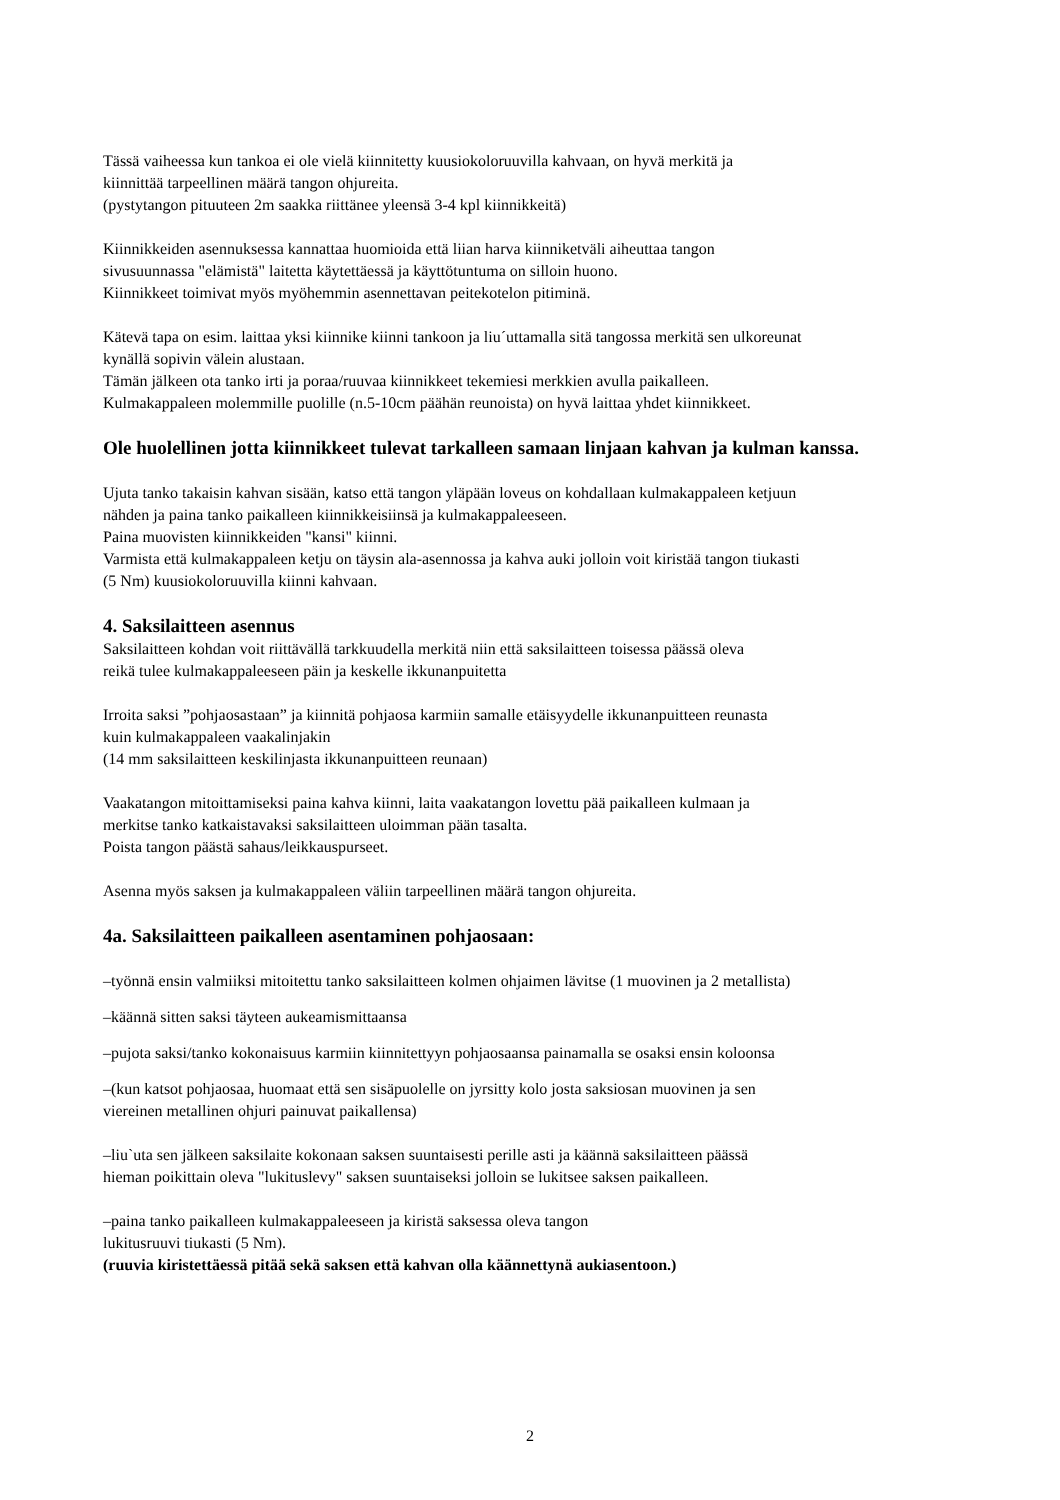Tässä vaiheessa kun tankoa ei ole vielä kiinnitetty kuusiokoloruuvilla kahvaan, on hyvä merkitä ja
kiinnittää tarpeellinen määrä tangon ohjureita.
(pystytangon pituuteen 2m saakka riittänee yleensä 3-4 kpl kiinnikkeitä)
Kiinnikkeiden asennuksessa kannattaa huomioida että liian harva kiinniketväli aiheuttaa tangon
sivusuunnassa "elämistä" laitetta käytettäessä ja käyttötuntuma on silloin huono.
Kiinnikkeet toimivat myös myöhemmin asennettavan peitekotelon pitiminä.
Kätevä tapa on esim. laittaa yksi kiinnike kiinni tankoon ja liu´uttamalla sitä tangossa merkitä sen ulkoreunat
kynällä sopivin välein alustaan.
Tämän jälkeen ota tanko irti ja poraa/ruuvaa kiinnikkeet tekemiesi merkkien avulla paikalleen.
Kulmakappaleen molemmille puolille (n.5-10cm päähän reunoista) on hyvä laittaa yhdet kiinnikkeet.
Ole huolellinen jotta kiinnikkeet tulevat tarkalleen samaan linjaan kahvan ja kulman kanssa.
Ujuta tanko takaisin kahvan sisään, katso että tangon yläpään loveus on kohdallaan kulmakappaleen ketjuun
nähden ja paina tanko paikalleen kiinnikkeisiinsä ja kulmakappaleeseen.
Paina muovisten kiinnikkeiden "kansi" kiinni.
Varmista että kulmakappaleen ketju on täysin ala-asennossa ja kahva auki jolloin voit kiristää tangon tiukasti
(5 Nm) kuusiokoloruuvilla kiinni kahvaan.
4. Saksilaitteen asennus
Saksilaitteen kohdan voit riittävällä tarkkuudella merkitä niin että saksilaitteen toisessa päässä oleva
reikä tulee kulmakappaleeseen päin ja keskelle ikkunanpuitetta
Irroita saksi ”pohjaosastaan” ja kiinnitä pohjaosa karmiin samalle etäisyydelle ikkunanpuitteen reunasta
kuin kulmakappaleen vaakalinjakin
(14 mm saksilaitteen keskilinjasta ikkunanpuitteen reunaan)
Vaakatangon mitoittamiseksi paina kahva kiinni, laita vaakatangon lovettu pää paikalleen kulmaan ja
merkitse tanko katkaistavaksi saksilaitteen uloimman pään tasalta.
Poista tangon päästä sahaus/leikkauspurseet.
Asenna myös saksen ja kulmakappaleen väliin tarpeellinen määrä tangon ohjureita.
4a. Saksilaitteen paikalleen asentaminen pohjaosaan:
–työnnä ensin valmiiksi mitoitettu tanko saksilaitteen kolmen ohjaimen lävitse (1 muovinen ja 2 metallista)
–käännä sitten saksi täyteen aukeamismittaansa
–pujota saksi/tanko kokonaisuus karmiin kiinnitettyyn pohjaosaansa painamalla se osaksi ensin koloonsa
–(kun katsot pohjaosaa, huomaat että sen sisäpuolelle on jyrsitty kolo josta saksiosan muovinen ja sen
viereinen metallinen ohjuri painuvat paikallensa)
–liu`uta sen jälkeen saksilaite kokonaan saksen suuntaisesti perille asti ja käännä saksilaitteen päässä
hieman poikittain oleva "lukituslevy" saksen suuntaiseksi jolloin se lukitsee saksen paikalleen.
–paina tanko paikalleen kulmakappaleeseen ja kiristä saksessa oleva tangon
lukitusruuvi tiukasti (5 Nm).
(ruuvia kiristettäessä pitää sekä saksen että kahvan olla käännettynä aukiasentoon.)
2